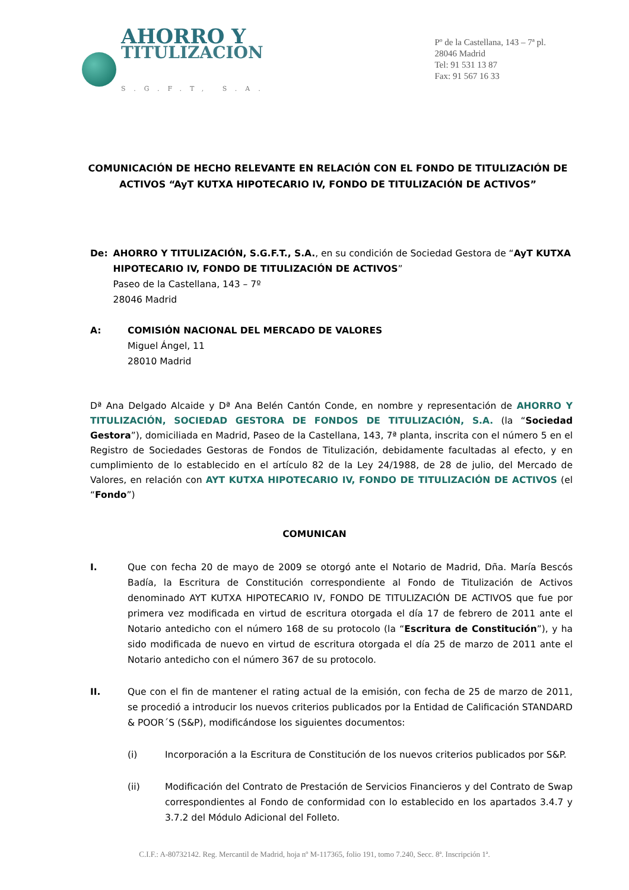AHORRO Y
TITULIZACION
S.G.F.T, S.A.
Pº de la Castellana, 143 – 7ª pl.
28046 Madrid
Tel: 91 531 13 87
Fax: 91 567 16 33
COMUNICACIÓN DE HECHO RELEVANTE EN RELACIÓN CON EL FONDO DE TITULIZACIÓN DE ACTIVOS “AyT KUTXA HIPOTECARIO IV, FONDO DE TITULIZACIÓN DE ACTIVOS”
De: AHORRO Y TITULIZACIÓN, S.G.F.T., S.A., en su condición de Sociedad Gestora de “AyT KUTXA HIPOTECARIO IV, FONDO DE TITULIZACIÓN DE ACTIVOS”
Paseo de la Castellana, 143 – 7º
28046 Madrid
A: COMISIÓN NACIONAL DEL MERCADO DE VALORES
Miguel Ángel, 11
28010 Madrid
Dª Ana Delgado Alcaide y Dª Ana Belén Cantón Conde, en nombre y representación de AHORRO Y TITULIZACIÓN, SOCIEDAD GESTORA DE FONDOS DE TITULIZACIÓN, S.A. (la “Sociedad Gestora”), domiciliada en Madrid, Paseo de la Castellana, 143, 7ª planta, inscrita con el número 5 en el Registro de Sociedades Gestoras de Fondos de Titulización, debidamente facultadas al efecto, y en cumplimiento de lo establecido en el artículo 82 de la Ley 24/1988, de 28 de julio, del Mercado de Valores, en relación con AYT KUTXA HIPOTECARIO IV, FONDO DE TITULIZACIÓN DE ACTIVOS (el “Fondo”)
COMUNICAN
I. Que con fecha 20 de mayo de 2009 se otorgó ante el Notario de Madrid, Dña. María Bescós Badía, la Escritura de Constitución correspondiente al Fondo de Titulización de Activos denominado AYT KUTXA HIPOTECARIO IV, FONDO DE TITULIZACIÓN DE ACTIVOS que fue por primera vez modificada en virtud de escritura otorgada el día 17 de febrero de 2011 ante el Notario antedicho con el número 168 de su protocolo (la “Escritura de Constitución”), y ha sido modificada de nuevo en virtud de escritura otorgada el día 25 de marzo de 2011 ante el Notario antedicho con el número 367 de su protocolo.
II. Que con el fin de mantener el rating actual de la emisión, con fecha de 25 de marzo de 2011, se procedió a introducir los nuevos criterios publicados por la Entidad de Calificación STANDARD & POOR´S (S&P), modificándose los siguientes documentos:
(i) Incorporación a la Escritura de Constitución de los nuevos criterios publicados por S&P.
(ii) Modificación del Contrato de Prestación de Servicios Financieros y del Contrato de Swap correspondientes al Fondo de conformidad con lo establecido en los apartados 3.4.7 y 3.7.2 del Módulo Adicional del Folleto.
C.I.F.: A-80732142. Reg. Mercantil de Madrid, hoja nº M-117365, folio 191, tomo 7.240, Secc. 8ª. Inscripción 1ª.